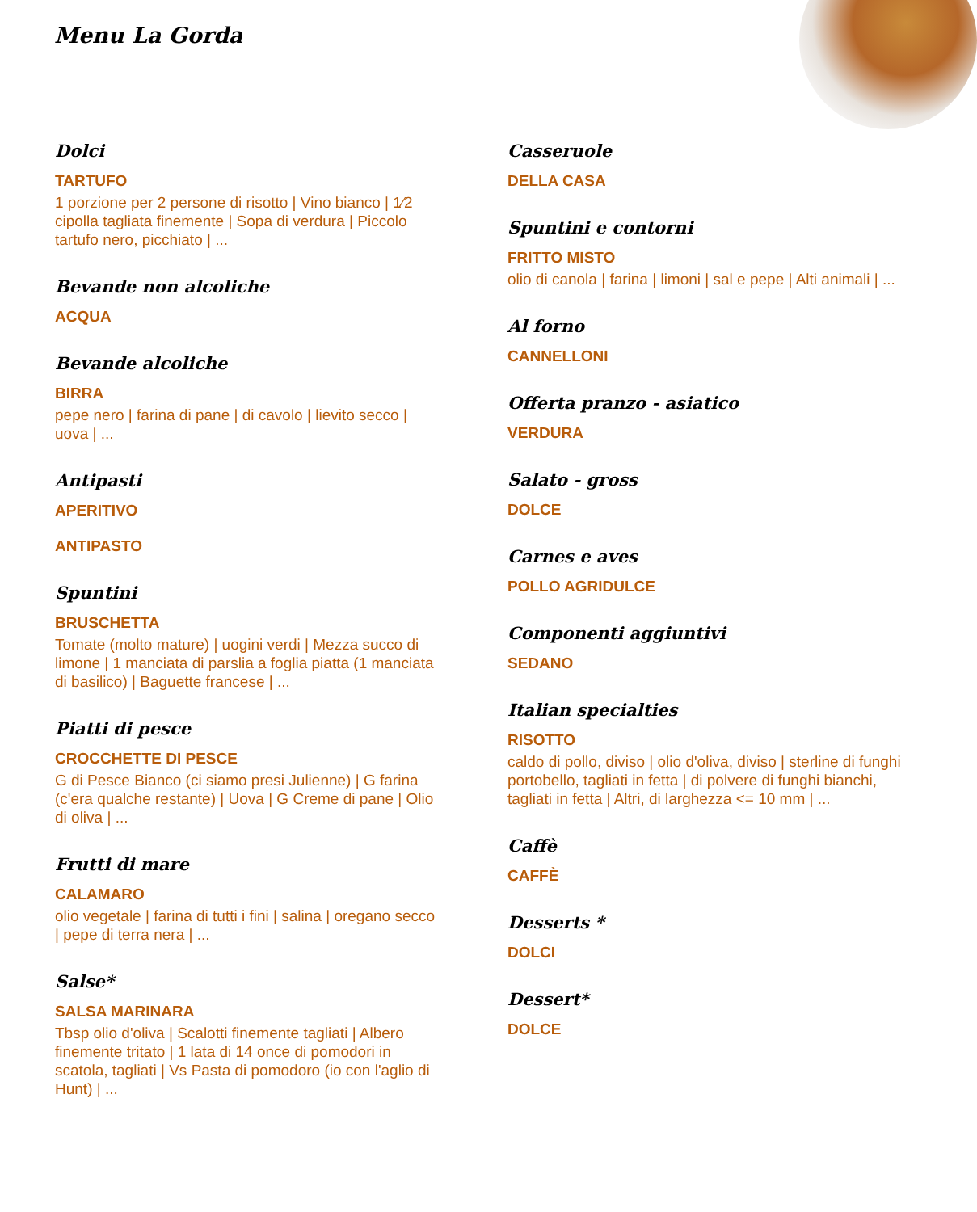Menu La Gorda
Dolci
TARTUFO
1 porzione per 2 persone di risotto | Vino bianco | 1⁄2 cipolla tagliata finemente | Sopa di verdura | Piccolo tartufo nero, picchiato | ...
Bevande non alcoliche
ACQUA
Bevande alcoliche
BIRRA
pepe nero | farina di pane | di cavolo | lievito secco | uova | ...
Antipasti
APERITIVO
ANTIPASTO
Spuntini
BRUSCHETTA
Tomate (molto mature) | uogini verdi | Mezza succo di limone | 1 manciata di parslia a foglia piatta (1 manciata di basilico) | Baguette francese | ...
Piatti di pesce
CROCCHETTE DI PESCE
G di Pesce Bianco (ci siamo presi Julienne) | G farina (c'era qualche restante) | Uova | G Creme di pane | Olio di oliva | ...
Frutti di mare
CALAMARO
olio vegetale | farina di tutti i fini | salina | oregano secco | pepe di terra nera | ...
Salse*
SALSA MARINARA
Tbsp olio d'oliva | Scalotti finemente tagliati | Albero finemente tritato | 1 lata di 14 once di pomodori in scatola, tagliati | Vs Pasta di pomodoro (io con l'aglio di Hunt) | ...
Casseruole
DELLA CASA
Spuntini e contorni
FRITTO MISTO
olio di canola | farina | limoni | sal e pepe | Alti animali | ...
Al forno
CANNELLONI
Offerta pranzo - asiatico
VERDURA
Salato - gross
DOLCE
Carnes e aves
POLLO AGRIDULCE
Componenti aggiuntivi
SEDANO
Italian specialties
RISOTTO
caldo di pollo, diviso | olio d'oliva, diviso | sterline di funghi portobello, tagliati in fetta | di polvere di funghi bianchi, tagliati in fetta | Altri, di larghezza <= 10 mm | ...
Caffè
CAFFÈ
Desserts *
DOLCI
Dessert*
DOLCE